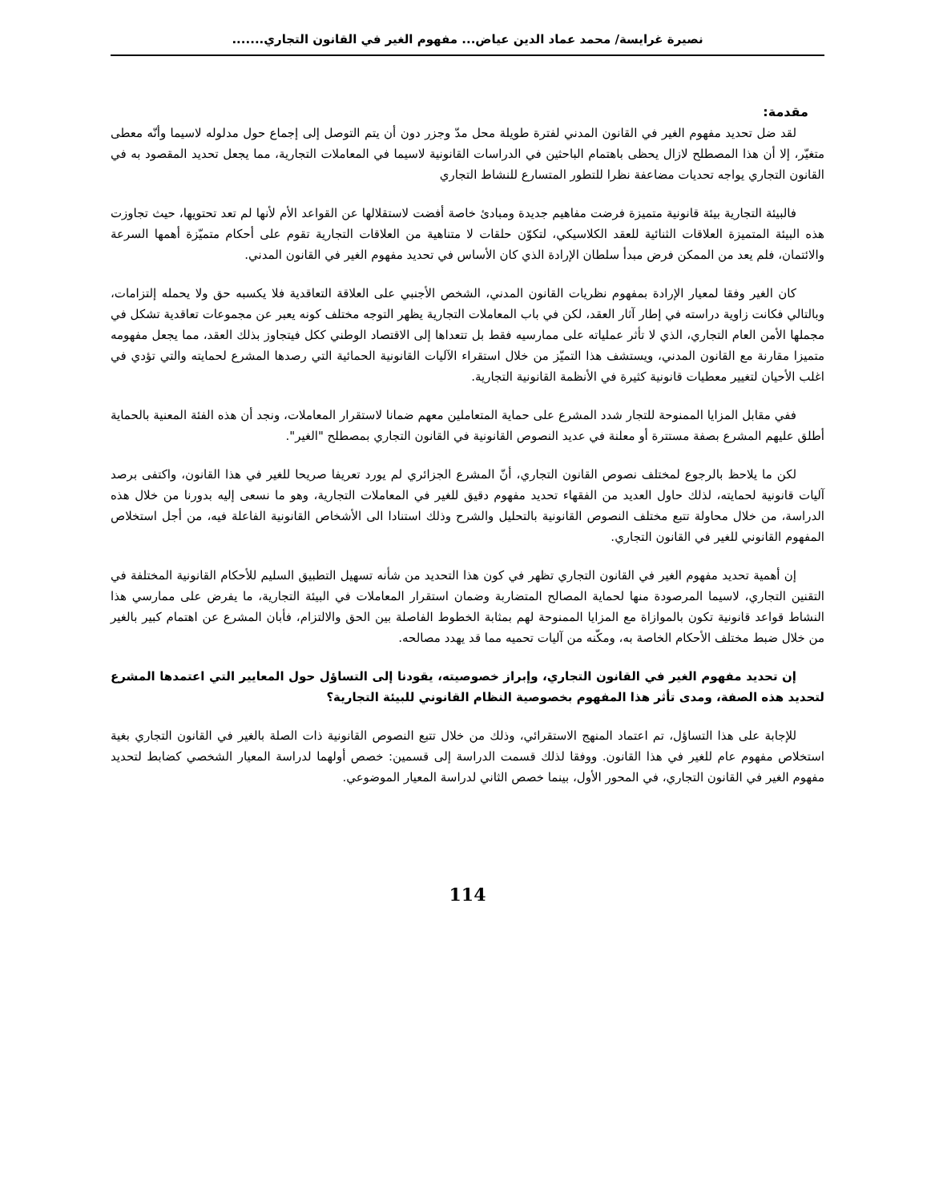نصيرة غرايسة/ محمد عماد الدين عياض... مفهوم الغير في القانون التجاري.......
مقدمة:
لقد ضل تحديد مفهوم الغير في القانون المدني لفترة طويلة محل مدّ وجزر دون أن يتم التوصل إلى إجماع حول مدلوله لاسيما وأنّه معطى متغيّر، إلا أن هذا المصطلح لازال يحظى باهتمام الباحثين في الدراسات القانونية لاسيما في المعاملات التجارية، مما يجعل تحديد المقصود به في القانون التجاري يواجه تحديات مضاعفة نظرا للتطور المتسارع للنشاط التجاري
فالبيئة التجارية بيئة قانونية متميزة فرضت مفاهيم جديدة ومبادئ خاصة أفضت لاستقلالها عن القواعد الأم لأنها لم تعد تحتويها، حيث تجاوزت هذه البيئة المتميزة العلاقات الثنائية للعقد الكلاسيكي، لتكوّن حلقات لا متناهية من العلاقات التجارية تقوم على أحكام متميّزة أهمها السرعة والائتمان، فلم يعد من الممكن فرض مبدأ سلطان الإرادة الذي كان الأساس في تحديد مفهوم الغير في القانون المدني.
كان الغير وفقا لمعيار الإرادة بمفهوم نظريات القانون المدني، الشخص الأجنبي على العلاقة التعاقدية فلا يكسبه حق ولا يحمله إلتزامات، وبالتالي فكانت زاوية دراسته في إطار آثار العقد، لكن في باب المعاملات التجارية يظهر التوجه مختلف كونه يعبر عن مجموعات تعاقدية تشكل في مجملها الأمن العام التجاري، الذي لا تأثر عملياته على ممارسيه فقط بل تتعداها إلى الاقتصاد الوطني ككل فيتجاوز بذلك العقد، مما يجعل مفهومه متميزا مقارنة مع القانون المدني، ويستشف هذا التميّز من خلال استقراء الآليات القانونية الحمائية التي رصدها المشرع لحمايته والتي تؤدي في اغلب الأحيان لتغيير معطيات قانونية كثيرة في الأنظمة القانونية التجارية.
ففي مقابل المزايا الممنوحة للتجار شدد المشرع على حماية المتعاملين معهم ضمانا لاستقرار المعاملات، ونجد أن هذه الفئة المعنية بالحماية أطلق عليهم المشرع بصفة مستترة أو معلنة في عديد النصوص القانونية في القانون التجاري بمصطلح "الغير".
لكن ما يلاحظ بالرجوع لمختلف نصوص القانون التجاري، أنّ المشرع الجزائري لم يورد تعريفا صريحا للغير في هذا القانون، واكتفى برصد آليات قانونية لحمايته، لذلك حاول العديد من الفقهاء تحديد مفهوم دقيق للغير في المعاملات التجارية، وهو ما نسعى إليه بدورنا من خلال هذه الدراسة، من خلال محاولة تتبع مختلف النصوص القانونية بالتحليل والشرح وذلك استنادا الى الأشخاص القانونية الفاعلة فيه، من أجل استخلاص المفهوم القانوني للغير في القانون التجاري.
إن أهمية تحديد مفهوم الغير في القانون التجاري تظهر في كون هذا التحديد من شأنه تسهيل التطبيق السليم للأحكام القانونية المختلفة في التقنين التجاري، لاسيما المرصودة منها لحماية المصالح المتضاربة وضمان استقرار المعاملات في البيئة التجارية، ما يفرض على ممارسي هذا النشاط قواعد قانونية تكون بالموازاة مع المزايا الممنوحة لهم بمثابة الخطوط الفاصلة بين الحق والالتزام، فأبان المشرع عن اهتمام كبير بالغير من خلال ضبط مختلف الأحكام الخاصة به، ومكّنه من آليات تحميه مما قد يهدد مصالحه.
إن تحديد مفهوم الغير في القانون التجاري، وإبراز خصوصيته، يقودنا إلى التساؤل حول المعايير التي اعتمدها المشرع لتحديد هذه الصفة، ومدى تأثر هذا المفهوم بخصوصية النظام القانوني للبيئة التجارية؟
للإجابة على هذا التساؤل، تم اعتماد المنهج الاستقرائي، وذلك من خلال تتبع النصوص القانونية ذات الصلة بالغير في القانون التجاري بغية استخلاص مفهوم عام للغير في هذا القانون. ووفقا لذلك قسمت الدراسة إلى قسمين: خصص أولهما لدراسة المعيار الشخصي كضابط لتحديد مفهوم الغير في القانون التجاري، في المحور الأول، بينما خصص الثاني لدراسة المعيار الموضوعي.
114